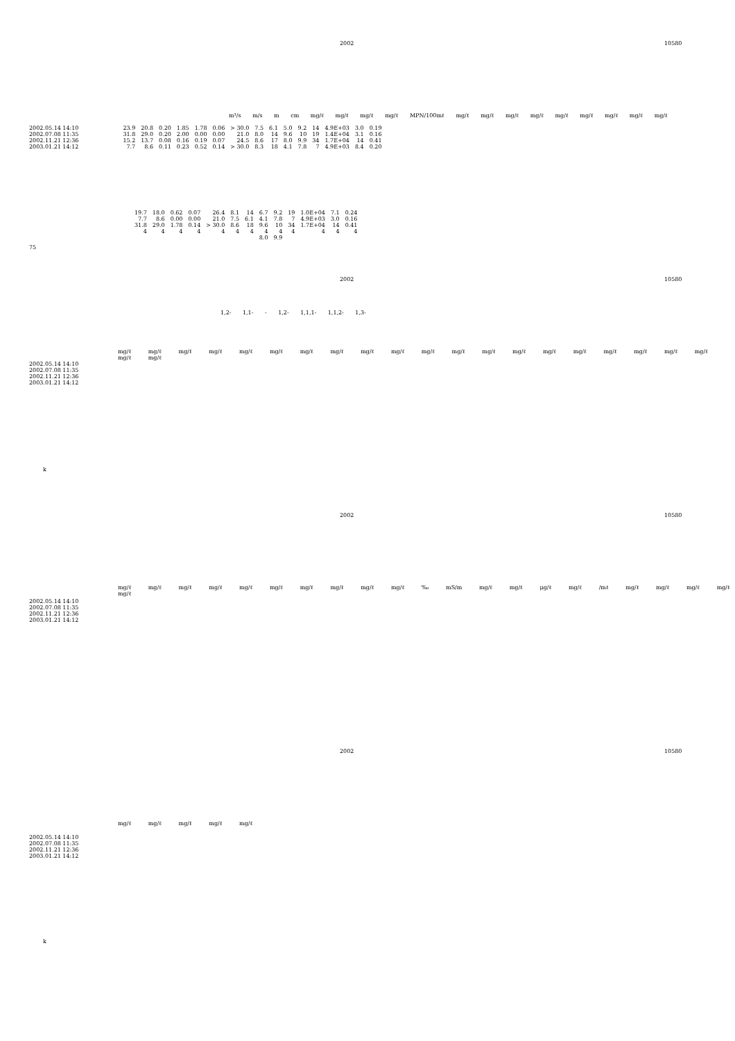2002 10580
m³/s m/s m cm mg/ℓ mg/ℓ mg/ℓ mg/ℓ MPN/100mℓ mg/ℓ mg/ℓ mg/ℓ mg/ℓ mg/ℓ mg/ℓ mg/ℓ mg/ℓ mg/ℓ
| 2002.05.14 14:10 | 23.9 | 20.8 | 0.20 | 1.85 | 1.78 | 0.06 | > 30.0 | 7.5 | 6.1 | 5.0 | 9.2 | 14 | 4.9E+03 | 3.0 | 0.19 |
| 2002.07.08 11:35 | 31.8 | 29.0 | 0.20 | 2.00 | 0.00 | 0.00 | 21.0 | 8.0 | 14 | 9.6 | 10 | 19 | 1.4E+04 | 3.1 | 0.16 |
| 2002.11.21 12:36 | 15.2 | 13.7 | 0.08 | 0.16 | 0.19 | 0.07 | 24.5 | 8.6 | 17 | 8.0 | 9.9 | 34 | 1.7E+04 | 14 | 0.41 |
| 2003.01.21 14:12 | 7.7 | 8.6 | 0.11 | 0.23 | 0.52 | 0.14 | > 30.0 | 8.3 | 18 | 4.1 | 7.8 | 7 | 4.9E+03 | 8.4 | 0.20 |
| 19.7 | 18.0 | 0.62 | 0.07 | 26.4 | 8.1 | 14 | 6.7 | 9.2 | 19 | 1.0E+04 | 7.1 | 0.24 |
| 7.7 | 8.6 | 0.00 | 0.00 | 21.0 | 7.5 | 6.1 | 4.1 | 7.8 | 7 | 4.9E+03 | 3.0 | 0.16 |
| 31.8 | 29.0 | 1.78 | 0.14 | > 30.0 | 8.6 | 18 | 9.6 | 10 | 34 | 1.7E+04 | 14 | 0.41 |
| 4 | 4 | 4 | 4 | 4 | 4 | 4 | 4 | 4 | 4 | 4 | 4 | 4 |
| | | | | | | | 8.0 | 9.9 | | | | |
75
2002 10580
1,2- 1,1- - 1,2- 1,1,1- 1,1,2- 1,3-
mg/ℓ mg/ℓ mg/ℓ mg/ℓ mg/ℓ mg/ℓ mg/ℓ mg/ℓ mg/ℓ mg/ℓ mg/ℓ mg/ℓ mg/ℓ mg/ℓ mg/ℓ mg/ℓ mg/ℓ mg/ℓ mg/ℓ mg/ℓ mg/ℓ mg/ℓ
2002.05.14 14:10
2002.07.08 11:35
2002.11.21 12:36
2003.01.21 14:12
k
2002 10580
mg/ℓ mg/ℓ mg/ℓ mg/ℓ mg/ℓ mg/ℓ mg/ℓ mg/ℓ mg/ℓ mg/ℓ ‰ mS/m mg/ℓ mg/ℓ μg/ℓ mg/ℓ /mℓ mg/ℓ mg/ℓ mg/ℓ mg/ℓ mg/ℓ
2002.05.14 14:10
2002.07.08 11:35
2002.11.21 12:36
2003.01.21 14:12
2002 10580
mg/ℓ mg/ℓ mg/ℓ mg/ℓ mg/ℓ
2002.05.14 14:10
2002.07.08 11:35
2002.11.21 12:36
2003.01.21 14:12
k